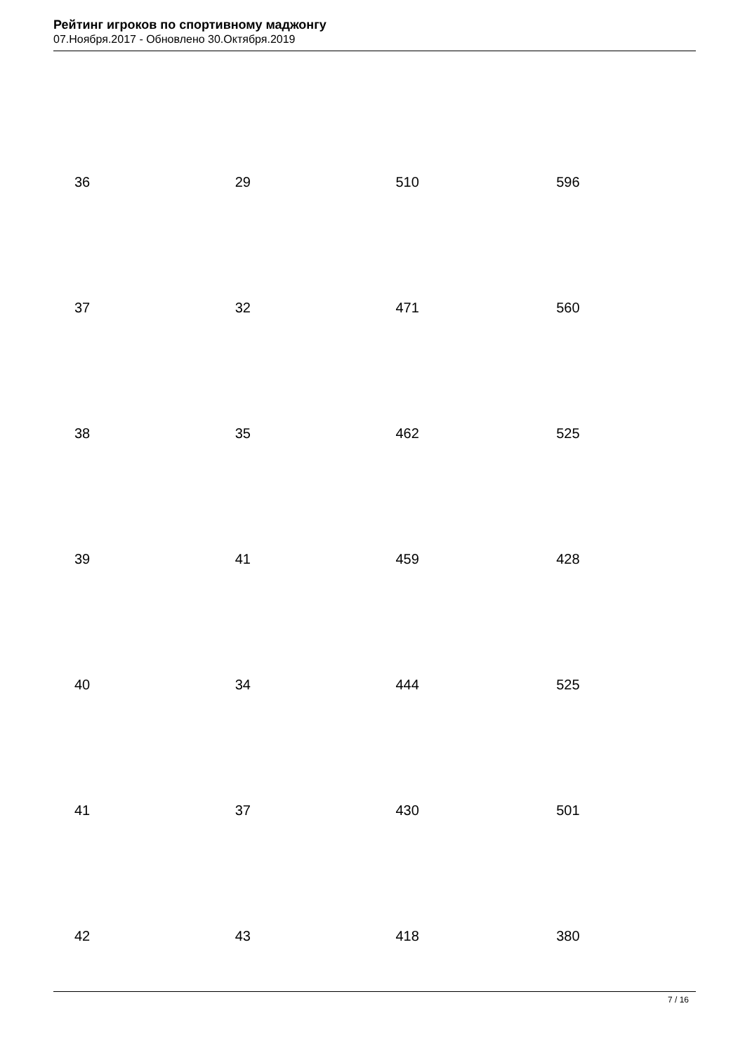Рейтинг игроков по спортивному маджонгу
07.Ноября.2017 - Обновлено 30.Октября.2019
| 36 | 29 | 510 | 596 |
| 37 | 32 | 471 | 560 |
| 38 | 35 | 462 | 525 |
| 39 | 41 | 459 | 428 |
| 40 | 34 | 444 | 525 |
| 41 | 37 | 430 | 501 |
| 42 | 43 | 418 | 380 |
7 / 16